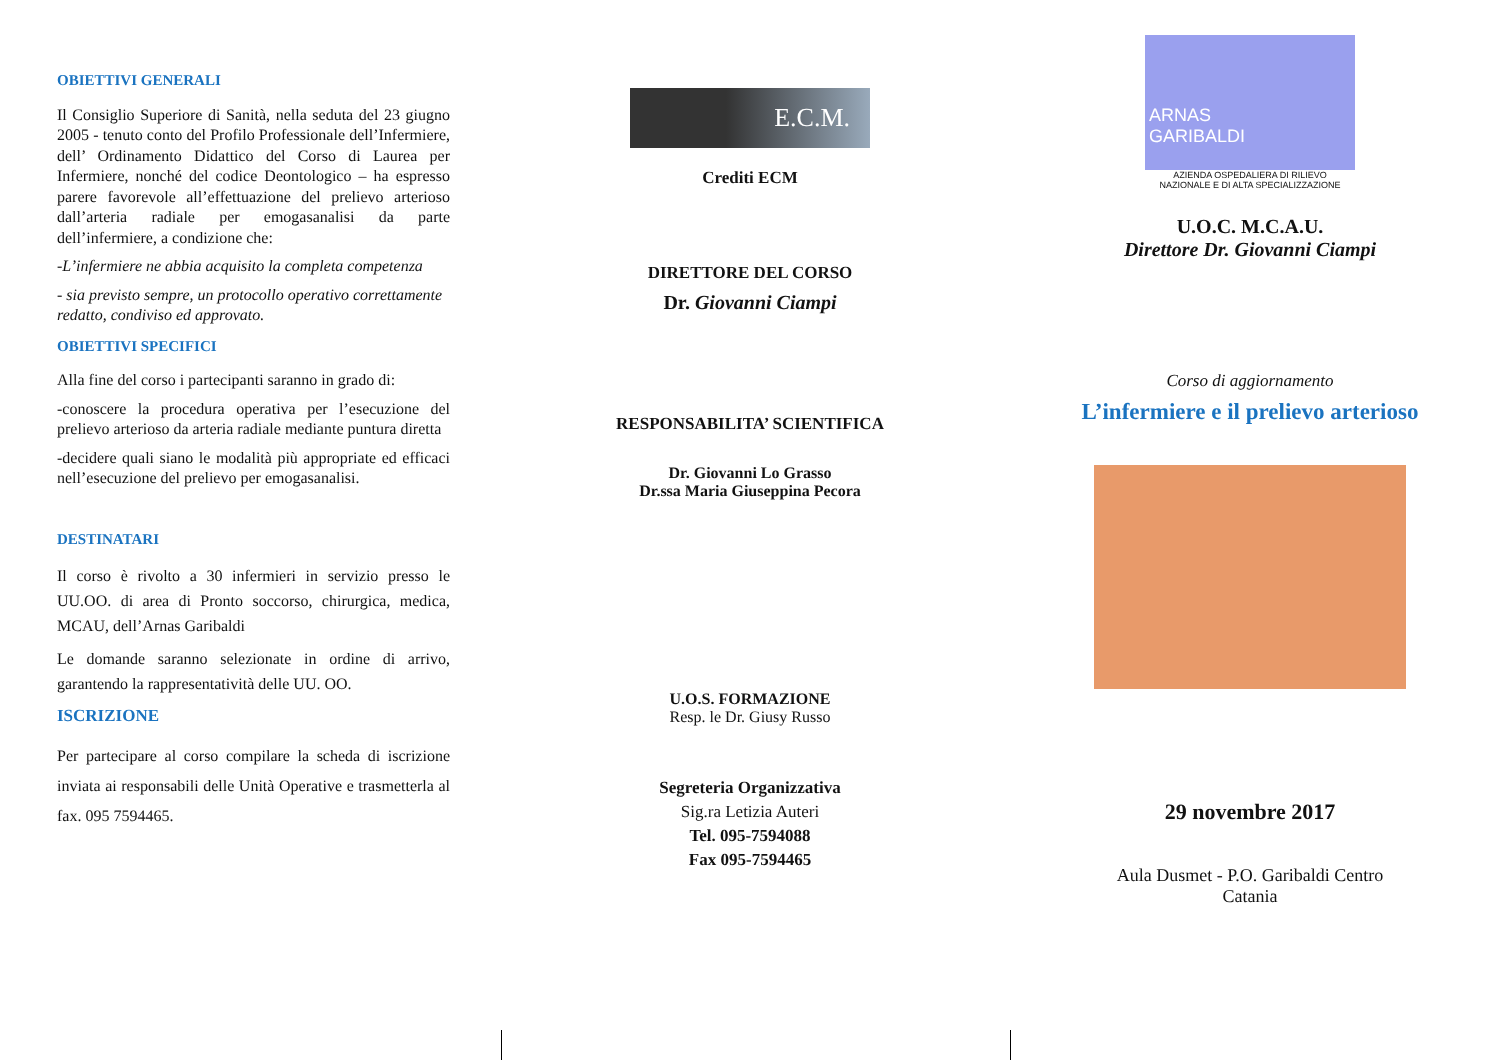OBIETTIVI GENERALI
Il Consiglio Superiore di Sanità, nella seduta del 23 giugno 2005 - tenuto conto del Profilo Professionale dell’Infermiere, dell’ Ordinamento Didattico del Corso di Laurea per Infermiere, nonché del codice Deontologico – ha espresso parere favorevole all’effettuazione del prelievo arterioso dall’arteria radiale per emogasanalisi da parte dell’infermiere, a condizione che:
-L’infermiere ne abbia acquisito la completa competenza
- sia previsto sempre, un protocollo operativo correttamente redatto, condiviso ed approvato.
OBIETTIVI SPECIFICI
Alla fine del corso i partecipanti saranno in grado di:
-conoscere la procedura operativa per l’esecuzione del prelievo arterioso da arteria radiale mediante puntura diretta
-decidere quali siano le modalità più appropriate ed efficaci nell’esecuzione del prelievo per emogasanalisi.
DESTINATARI
Il corso è rivolto a 30 infermieri in servizio presso le UU.OO. di area di Pronto soccorso, chirurgica, medica, MCAU, dell’Arnas Garibaldi
Le domande saranno selezionate in ordine di arrivo, garantendo la rappresentatività delle UU. OO.
ISCRIZIONE
Per partecipare al corso compilare la scheda di iscrizione inviata ai responsabili delle Unità Operative e trasmetterla al fax. 095 7594465.
E.C.M.
Crediti ECM
DIRETTORE DEL CORSO
Dr. Giovanni Ciampi
RESPONSABILITA’ SCIENTIFICA
Dr. Giovanni Lo Grasso
Dr.ssa Maria Giuseppina Pecora
U.O.S. FORMAZIONE
Resp. le Dr. Giusy Russo
Segreteria Organizzativa
Sig.ra Letizia Auteri
Tel. 095-7594088
Fax 095-7594465
ARNAS
GARIBALDI
AZIENDA OSPEDALIERA DI RILIEVO
NAZIONALE E DI ALTA SPECIALIZZAZIONE
U.O.C. M.C.A.U.
Direttore Dr. Giovanni Ciampi
Corso di aggiornamento
L’infermiere e il prelievo arterioso
29 novembre 2017
Aula Dusmet - P.O. Garibaldi Centro
Catania